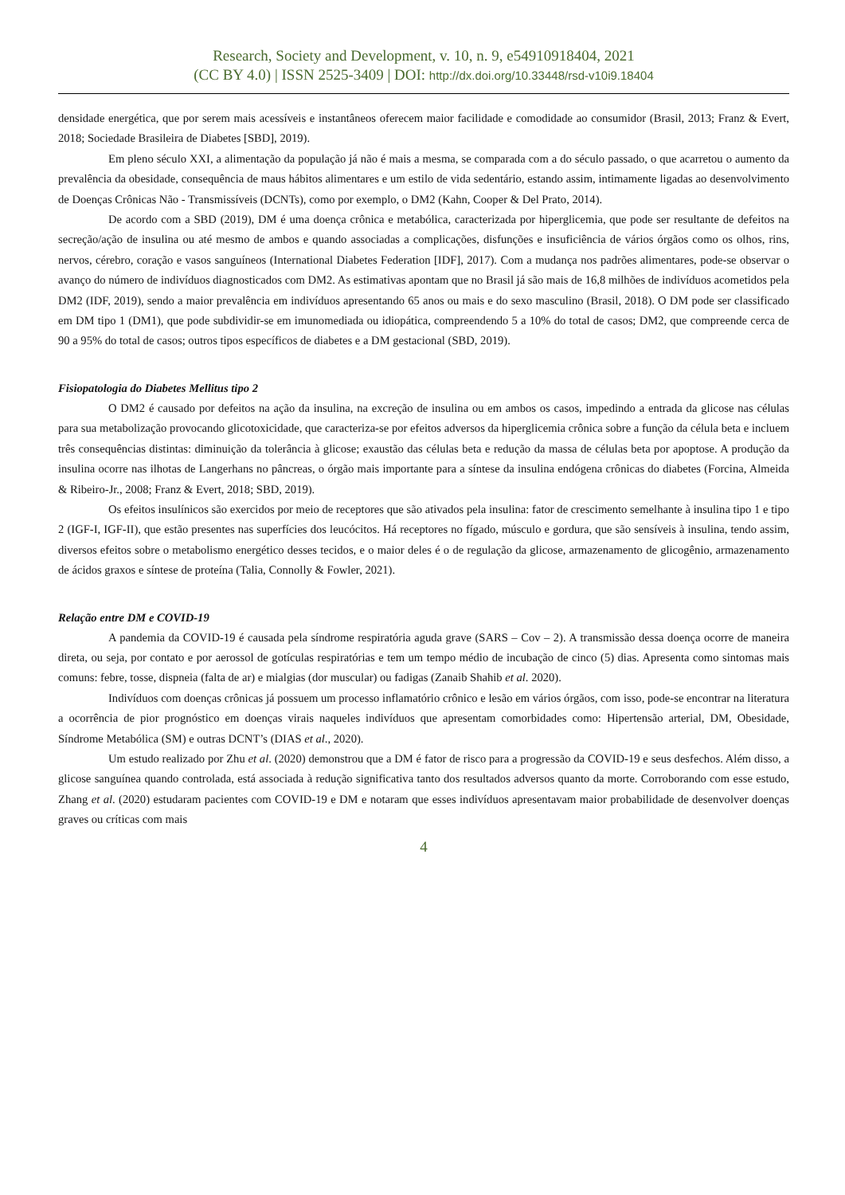Research, Society and Development, v. 10, n. 9, e54910918404, 2021
(CC BY 4.0) | ISSN 2525-3409 | DOI: http://dx.doi.org/10.33448/rsd-v10i9.18404
densidade energética, que por serem mais acessíveis e instantâneos oferecem maior facilidade e comodidade ao consumidor (Brasil, 2013; Franz & Evert, 2018; Sociedade Brasileira de Diabetes [SBD], 2019).
Em pleno século XXI, a alimentação da população já não é mais a mesma, se comparada com a do século passado, o que acarretou o aumento da prevalência da obesidade, consequência de maus hábitos alimentares e um estilo de vida sedentário, estando assim, intimamente ligadas ao desenvolvimento de Doenças Crônicas Não - Transmissíveis (DCNTs), como por exemplo, o DM2 (Kahn, Cooper & Del Prato, 2014).
De acordo com a SBD (2019), DM é uma doença crônica e metabólica, caracterizada por hiperglicemia, que pode ser resultante de defeitos na secreção/ação de insulina ou até mesmo de ambos e quando associadas a complicações, disfunções e insuficiência de vários órgãos como os olhos, rins, nervos, cérebro, coração e vasos sanguíneos (International Diabetes Federation [IDF], 2017). Com a mudança nos padrões alimentares, pode-se observar o avanço do número de indivíduos diagnosticados com DM2. As estimativas apontam que no Brasil já são mais de 16,8 milhões de indivíduos acometidos pela DM2 (IDF, 2019), sendo a maior prevalência em indivíduos apresentando 65 anos ou mais e do sexo masculino (Brasil, 2018). O DM pode ser classificado em DM tipo 1 (DM1), que pode subdividir-se em imunomediada ou idiopática, compreendendo 5 a 10% do total de casos; DM2, que compreende cerca de 90 a 95% do total de casos; outros tipos específicos de diabetes e a DM gestacional (SBD, 2019).
Fisiopatologia do Diabetes Mellitus tipo 2
O DM2 é causado por defeitos na ação da insulina, na excreção de insulina ou em ambos os casos, impedindo a entrada da glicose nas células para sua metabolização provocando glicotoxicidade, que caracteriza-se por efeitos adversos da hiperglicemia crônica sobre a função da célula beta e incluem três consequências distintas: diminuição da tolerância à glicose; exaustão das células beta e redução da massa de células beta por apoptose. A produção da insulina ocorre nas ilhotas de Langerhans no pâncreas, o órgão mais importante para a síntese da insulina endógena crônicas do diabetes (Forcina, Almeida & Ribeiro-Jr., 2008; Franz & Evert, 2018; SBD, 2019).
Os efeitos insulínicos são exercidos por meio de receptores que são ativados pela insulina: fator de crescimento semelhante à insulina tipo 1 e tipo 2 (IGF-I, IGF-II), que estão presentes nas superfícies dos leucócitos. Há receptores no fígado, músculo e gordura, que são sensíveis à insulina, tendo assim, diversos efeitos sobre o metabolismo energético desses tecidos, e o maior deles é o de regulação da glicose, armazenamento de glicogênio, armazenamento de ácidos graxos e síntese de proteína (Talia, Connolly & Fowler, 2021).
Relação entre DM e COVID-19
A pandemia da COVID-19 é causada pela síndrome respiratória aguda grave (SARS – Cov – 2). A transmissão dessa doença ocorre de maneira direta, ou seja, por contato e por aerossol de gotículas respiratórias e tem um tempo médio de incubação de cinco (5) dias. Apresenta como sintomas mais comuns: febre, tosse, dispneia (falta de ar) e mialgias (dor muscular) ou fadigas (Zanaib Shahib et al. 2020).
Indivíduos com doenças crônicas já possuem um processo inflamatório crônico e lesão em vários órgãos, com isso, pode-se encontrar na literatura a ocorrência de pior prognóstico em doenças virais naqueles indivíduos que apresentam comorbidades como: Hipertensão arterial, DM, Obesidade, Síndrome Metabólica (SM) e outras DCNT’s (DIAS et al., 2020).
Um estudo realizado por Zhu et al. (2020) demonstrou que a DM é fator de risco para a progressão da COVID-19 e seus desfechos. Além disso, a glicose sanguínea quando controlada, está associada à redução significativa tanto dos resultados adversos quanto da morte. Corroborando com esse estudo, Zhang et al. (2020) estudaram pacientes com COVID-19 e DM e notaram que esses indivíduos apresentavam maior probabilidade de desenvolver doenças graves ou críticas com mais
4